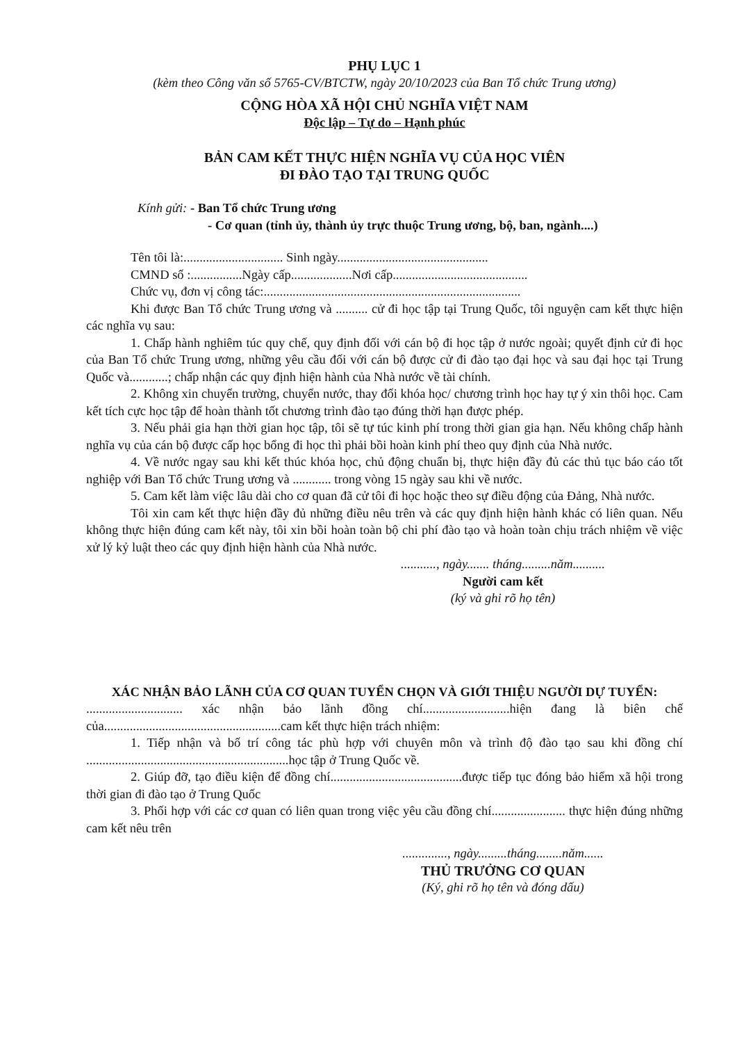PHỤ LỤC 1
(kèm theo Công văn số 5765-CV/BTCTW, ngày 20/10/2023 của Ban Tổ chức Trung ương)
CỘNG HÒA XÃ HỘI CHỦ NGHĨA VIỆT NAM
Độc lập – Tự do – Hạnh phúc
BẢN CAM KẾT THỰC HIỆN NGHĨA VỤ CỦA HỌC VIÊN
ĐI ĐÀO TẠO TẠI TRUNG QUỐC
Kính gửi: - Ban Tổ chức Trung ương
- Cơ quan (tỉnh ủy, thành ủy trực thuộc Trung ương, bộ, ban, ngành....)
Tên tôi là:............................... Sinh ngày...............................................
CMND số :................Ngày cấp...................Nơi cấp..........................................
Chức vụ, đơn vị công tác:................................................................................
Khi được Ban Tổ chức Trung ương và .......... cử đi học tập tại Trung Quốc, tôi nguyện cam kết thực hiện các nghĩa vụ sau:
1. Chấp hành nghiêm túc quy chế, quy định đối với cán bộ đi học tập ở nước ngoài; quyết định cử đi học của Ban Tổ chức Trung ương, những yêu cầu đối với cán bộ được cử đi đào tạo đại học và sau đại học tại Trung Quốc và............; chấp nhận các quy định hiện hành của Nhà nước về tài chính.
2. Không xin chuyển trường, chuyển nước, thay đổi khóa học/ chương trình học hay tự ý xin thôi học. Cam kết tích cực học tập để hoàn thành tốt chương trình đào tạo đúng thời hạn được phép.
3. Nếu phải gia hạn thời gian học tập, tôi sẽ tự túc kinh phí trong thời gian gia hạn. Nếu không chấp hành nghĩa vụ của cán bộ được cấp học bổng đi học thì phải bồi hoàn kinh phí theo quy định của Nhà nước.
4. Về nước ngay sau khi kết thúc khóa học, chủ động chuẩn bị, thực hiện đầy đủ các thủ tục báo cáo tốt nghiệp với Ban Tổ chức Trung ương và ............ trong vòng 15 ngày sau khi về nước.
5. Cam kết làm việc lâu dài cho cơ quan đã cử tôi đi học hoặc theo sự điều động của Đảng, Nhà nước.
Tôi xin cam kết thực hiện đầy đủ những điều nêu trên và các quy định hiện hành khác có liên quan. Nếu không thực hiện đúng cam kết này, tôi xin bồi hoàn toàn bộ chi phí đào tạo và hoàn toàn chịu trách nhiệm về việc xử lý kỷ luật theo các quy định hiện hành của Nhà nước.
..........., ngày....... tháng.........năm..........
Người cam kết
(ký và ghi rõ họ tên)
XÁC NHẬN BẢO LÃNH CỦA CƠ QUAN TUYỂN CHỌN VÀ GIỚI THIỆU NGƯỜI DỰ TUYỂN:
.............................. xác nhận bảo lãnh đồng chí...........................hiện đang là biên chế của.......................................................cam kết thực hiện trách nhiệm:
1. Tiếp nhận và bố trí công tác phù hợp với chuyên môn và trình độ đào tạo sau khi đồng chí ...............................................................học tập ở Trung Quốc về.
2. Giúp đỡ, tạo điều kiện để đồng chí.........................................được tiếp tục đóng bảo hiểm xã hội trong thời gian đi đào tạo ở Trung Quốc
3. Phối hợp với các cơ quan có liên quan trong việc yêu cầu đồng chí....................... thực hiện đúng những cam kết nêu trên
.............., ngày.........tháng........năm......
THỦ TRƯỞNG CƠ QUAN
(Ký, ghi rõ họ tên và đóng dấu)